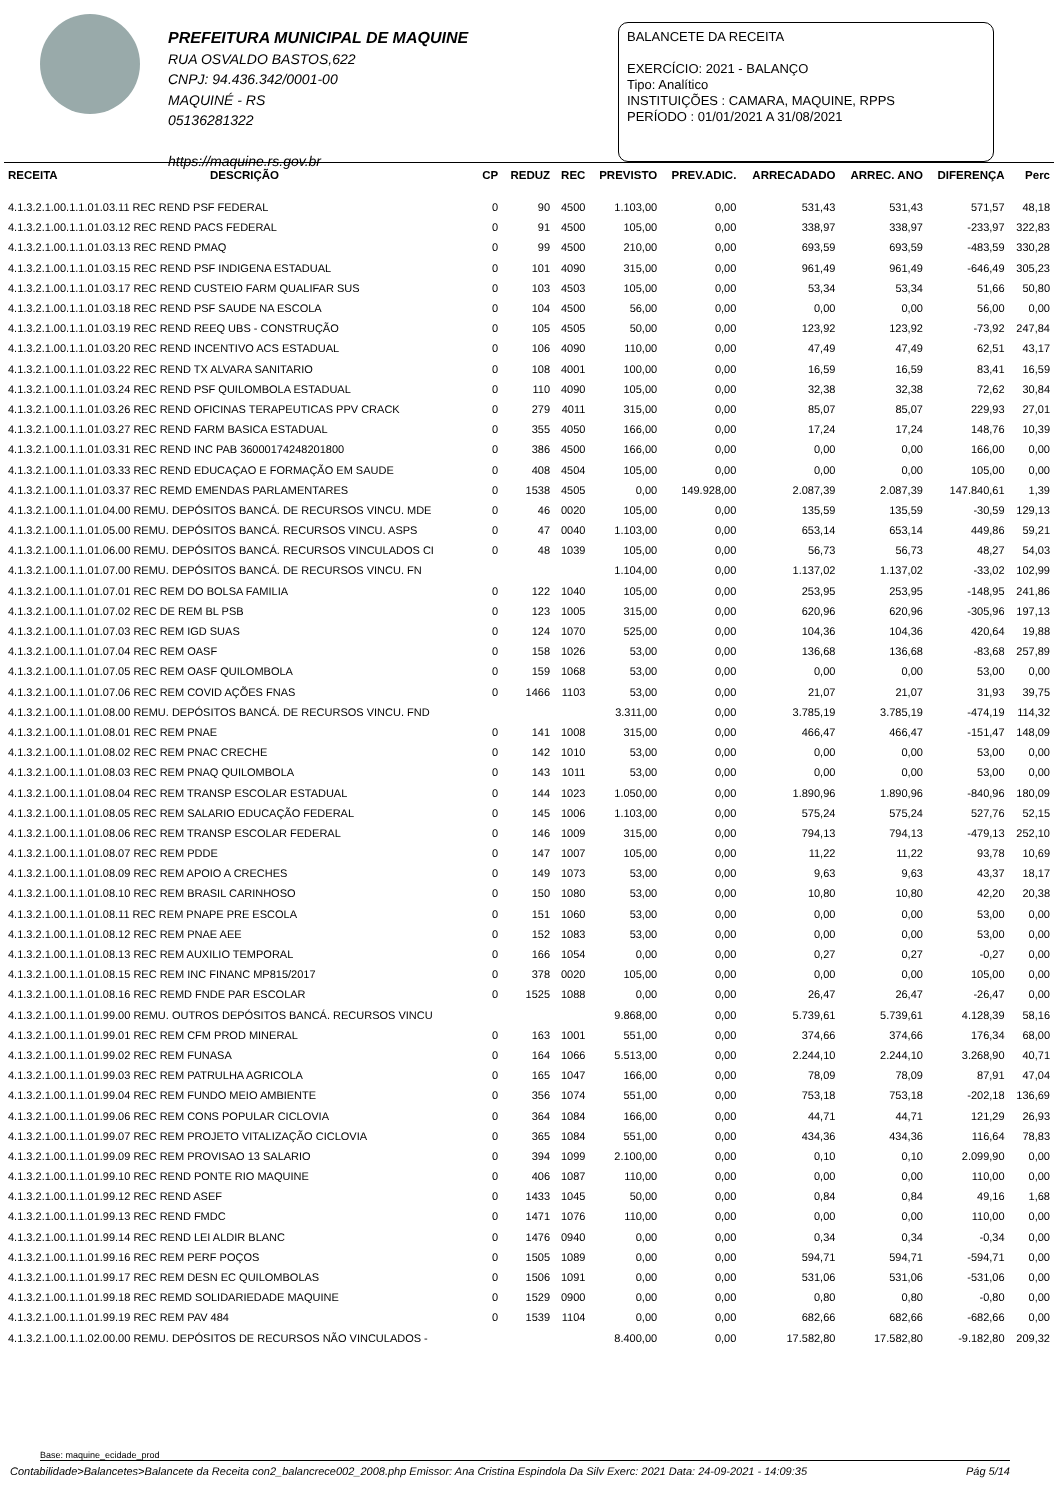PREFEITURA MUNICIPAL DE MAQUINE
RUA OSVALDO BASTOS,622
CNPJ: 94.436.342/0001-00
MAQUINÉ - RS
05136281322
https://maquine.rs.gov.br
BALANCETE DA RECEITA
EXERCÍCIO: 2021 - BALANÇO
Tipo: Analítico
INSTITUIÇÕES : CAMARA, MAQUINE, RPPS
PERÍODO : 01/01/2021 A 31/08/2021
| RECEITA | DESCRIÇÃO | CP | REDUZ | REC | PREVISTO | PREV.ADIC. | ARRECADADO | ARREC. ANO | DIFERENÇA | Perc |
| --- | --- | --- | --- | --- | --- | --- | --- | --- | --- | --- |
| 4.1.3.2.1.00.1.1.01.03.11 REC REND PSF FEDERAL | | 0 | 90 | 4500 | 1.103,00 | 0,00 | 531,43 | 531,43 | 571,57 | 48,18 |
| 4.1.3.2.1.00.1.1.01.03.12 REC REND PACS FEDERAL | | 0 | 91 | 4500 | 105,00 | 0,00 | 338,97 | 338,97 | -233,97 | 322,83 |
| 4.1.3.2.1.00.1.1.01.03.13 REC REND PMAQ | | 0 | 99 | 4500 | 210,00 | 0,00 | 693,59 | 693,59 | -483,59 | 330,28 |
| 4.1.3.2.1.00.1.1.01.03.15 REC REND PSF INDIGENA ESTADUAL | | 0 | 101 | 4090 | 315,00 | 0,00 | 961,49 | 961,49 | -646,49 | 305,23 |
| 4.1.3.2.1.00.1.1.01.03.17 REC REND CUSTEIO FARM QUALIFAR SUS | | 0 | 103 | 4503 | 105,00 | 0,00 | 53,34 | 53,34 | 51,66 | 50,80 |
| 4.1.3.2.1.00.1.1.01.03.18 REC REND PSF SAUDE NA ESCOLA | | 0 | 104 | 4500 | 56,00 | 0,00 | 0,00 | 0,00 | 56,00 | 0,00 |
| 4.1.3.2.1.00.1.1.01.03.19 REC REND REEQ UBS - CONSTRUÇÃO | | 0 | 105 | 4505 | 50,00 | 0,00 | 123,92 | 123,92 | -73,92 | 247,84 |
| 4.1.3.2.1.00.1.1.01.03.20 REC REND INCENTIVO ACS ESTADUAL | | 0 | 106 | 4090 | 110,00 | 0,00 | 47,49 | 47,49 | 62,51 | 43,17 |
| 4.1.3.2.1.00.1.1.01.03.22 REC REND TX ALVARA SANITARIO | | 0 | 108 | 4001 | 100,00 | 0,00 | 16,59 | 16,59 | 83,41 | 16,59 |
| 4.1.3.2.1.00.1.1.01.03.24 REC REND PSF QUILOMBOLA ESTADUAL | | 0 | 110 | 4090 | 105,00 | 0,00 | 32,38 | 32,38 | 72,62 | 30,84 |
| 4.1.3.2.1.00.1.1.01.03.26 REC REND OFICINAS TERAPEUTICAS PPV CRACK | | 0 | 279 | 4011 | 315,00 | 0,00 | 85,07 | 85,07 | 229,93 | 27,01 |
| 4.1.3.2.1.00.1.1.01.03.27 REC REND FARM BASICA ESTADUAL | | 0 | 355 | 4050 | 166,00 | 0,00 | 17,24 | 17,24 | 148,76 | 10,39 |
| 4.1.3.2.1.00.1.1.01.03.31 REC REND INC PAB 36000174248201800 | | 0 | 386 | 4500 | 166,00 | 0,00 | 0,00 | 0,00 | 166,00 | 0,00 |
| 4.1.3.2.1.00.1.1.01.03.33 REC REND EDUCAÇAO E FORMAÇÃO EM SAUDE | | 0 | 408 | 4504 | 105,00 | 0,00 | 0,00 | 0,00 | 105,00 | 0,00 |
| 4.1.3.2.1.00.1.1.01.03.37 REC REMD EMENDAS PARLAMENTARES | | 0 | 1538 | 4505 | 0,00 | 149.928,00 | 2.087,39 | 2.087,39 | 147.840,61 | 1,39 |
| 4.1.3.2.1.00.1.1.01.04.00 REMU. DEPÓSITOS BANCÁ. DE RECURSOS VINCU. MDE | | 0 | 46 | 0020 | 105,00 | 0,00 | 135,59 | 135,59 | -30,59 | 129,13 |
| 4.1.3.2.1.00.1.1.01.05.00 REMU. DEPÓSITOS BANCÁ. RECURSOS VINCU. ASPS | | 0 | 47 | 0040 | 1.103,00 | 0,00 | 653,14 | 653,14 | 449,86 | 59,21 |
| 4.1.3.2.1.00.1.1.01.06.00 REMU. DEPÓSITOS BANCÁ. RECURSOS VINCULADOS CI | | 0 | 48 | 1039 | 105,00 | 0,00 | 56,73 | 56,73 | 48,27 | 54,03 |
| 4.1.3.2.1.00.1.1.01.07.00 REMU. DEPÓSITOS BANCÁ. DE RECURSOS VINCU. FN | | | | | 1.104,00 | 0,00 | 1.137,02 | 1.137,02 | -33,02 | 102,99 |
| 4.1.3.2.1.00.1.1.01.07.01 REC REM DO BOLSA FAMILIA | | 0 | 122 | 1040 | 105,00 | 0,00 | 253,95 | 253,95 | -148,95 | 241,86 |
| 4.1.3.2.1.00.1.1.01.07.02 REC DE REM BL PSB | | 0 | 123 | 1005 | 315,00 | 0,00 | 620,96 | 620,96 | -305,96 | 197,13 |
| 4.1.3.2.1.00.1.1.01.07.03 REC REM IGD SUAS | | 0 | 124 | 1070 | 525,00 | 0,00 | 104,36 | 104,36 | 420,64 | 19,88 |
| 4.1.3.2.1.00.1.1.01.07.04 REC REM OASF | | 0 | 158 | 1026 | 53,00 | 0,00 | 136,68 | 136,68 | -83,68 | 257,89 |
| 4.1.3.2.1.00.1.1.01.07.05 REC REM OASF QUILOMBOLA | | 0 | 159 | 1068 | 53,00 | 0,00 | 0,00 | 0,00 | 53,00 | 0,00 |
| 4.1.3.2.1.00.1.1.01.07.06 REC REM COVID AÇÕES FNAS | | 0 | 1466 | 1103 | 53,00 | 0,00 | 21,07 | 21,07 | 31,93 | 39,75 |
| 4.1.3.2.1.00.1.1.01.08.00 REMU. DEPÓSITOS BANCÁ. DE RECURSOS VINCU. FND | | | | | 3.311,00 | 0,00 | 3.785,19 | 3.785,19 | -474,19 | 114,32 |
| 4.1.3.2.1.00.1.1.01.08.01 REC REM PNAE | | 0 | 141 | 1008 | 315,00 | 0,00 | 466,47 | 466,47 | -151,47 | 148,09 |
| 4.1.3.2.1.00.1.1.01.08.02 REC REM PNAC CRECHE | | 0 | 142 | 1010 | 53,00 | 0,00 | 0,00 | 0,00 | 53,00 | 0,00 |
| 4.1.3.2.1.00.1.1.01.08.03 REC REM PNAQ QUILOMBOLA | | 0 | 143 | 1011 | 53,00 | 0,00 | 0,00 | 0,00 | 53,00 | 0,00 |
| 4.1.3.2.1.00.1.1.01.08.04 REC REM TRANSP ESCOLAR ESTADUAL | | 0 | 144 | 1023 | 1.050,00 | 0,00 | 1.890,96 | 1.890,96 | -840,96 | 180,09 |
| 4.1.3.2.1.00.1.1.01.08.05 REC REM SALARIO EDUCAÇÃO FEDERAL | | 0 | 145 | 1006 | 1.103,00 | 0,00 | 575,24 | 575,24 | 527,76 | 52,15 |
| 4.1.3.2.1.00.1.1.01.08.06 REC REM TRANSP ESCOLAR FEDERAL | | 0 | 146 | 1009 | 315,00 | 0,00 | 794,13 | 794,13 | -479,13 | 252,10 |
| 4.1.3.2.1.00.1.1.01.08.07 REC REM PDDE | | 0 | 147 | 1007 | 105,00 | 0,00 | 11,22 | 11,22 | 93,78 | 10,69 |
| 4.1.3.2.1.00.1.1.01.08.09 REC REM APOIO A CRECHES | | 0 | 149 | 1073 | 53,00 | 0,00 | 9,63 | 9,63 | 43,37 | 18,17 |
| 4.1.3.2.1.00.1.1.01.08.10 REC REM BRASIL CARINHOSO | | 0 | 150 | 1080 | 53,00 | 0,00 | 10,80 | 10,80 | 42,20 | 20,38 |
| 4.1.3.2.1.00.1.1.01.08.11 REC REM PNAPE PRE ESCOLA | | 0 | 151 | 1060 | 53,00 | 0,00 | 0,00 | 0,00 | 53,00 | 0,00 |
| 4.1.3.2.1.00.1.1.01.08.12 REC REM PNAE AEE | | 0 | 152 | 1083 | 53,00 | 0,00 | 0,00 | 0,00 | 53,00 | 0,00 |
| 4.1.3.2.1.00.1.1.01.08.13 REC REM AUXILIO TEMPORAL | | 0 | 166 | 1054 | 0,00 | 0,00 | 0,27 | 0,27 | -0,27 | 0,00 |
| 4.1.3.2.1.00.1.1.01.08.15 REC REM INC FINANC MP815/2017 | | 0 | 378 | 0020 | 105,00 | 0,00 | 0,00 | 0,00 | 105,00 | 0,00 |
| 4.1.3.2.1.00.1.1.01.08.16 REC REMD FNDE PAR ESCOLAR | | 0 | 1525 | 1088 | 0,00 | 0,00 | 26,47 | 26,47 | -26,47 | 0,00 |
| 4.1.3.2.1.00.1.1.01.99.00 REMU. OUTROS DEPÓSITOS BANCÁ. RECURSOS VINCU | | | | | 9.868,00 | 0,00 | 5.739,61 | 5.739,61 | 4.128,39 | 58,16 |
| 4.1.3.2.1.00.1.1.01.99.01 REC REM CFM PROD MINERAL | | 0 | 163 | 1001 | 551,00 | 0,00 | 374,66 | 374,66 | 176,34 | 68,00 |
| 4.1.3.2.1.00.1.1.01.99.02 REC REM FUNASA | | 0 | 164 | 1066 | 5.513,00 | 0,00 | 2.244,10 | 2.244,10 | 3.268,90 | 40,71 |
| 4.1.3.2.1.00.1.1.01.99.03 REC REM PATRULHA AGRICOLA | | 0 | 165 | 1047 | 166,00 | 0,00 | 78,09 | 78,09 | 87,91 | 47,04 |
| 4.1.3.2.1.00.1.1.01.99.04 REC REM FUNDO MEIO AMBIENTE | | 0 | 356 | 1074 | 551,00 | 0,00 | 753,18 | 753,18 | -202,18 | 136,69 |
| 4.1.3.2.1.00.1.1.01.99.06 REC REM CONS POPULAR CICLOVIA | | 0 | 364 | 1084 | 166,00 | 0,00 | 44,71 | 44,71 | 121,29 | 26,93 |
| 4.1.3.2.1.00.1.1.01.99.07 REC REM PROJETO VITALIZAÇÃO CICLOVIA | | 0 | 365 | 1084 | 551,00 | 0,00 | 434,36 | 434,36 | 116,64 | 78,83 |
| 4.1.3.2.1.00.1.1.01.99.09 REC REM PROVISAO 13 SALARIO | | 0 | 394 | 1099 | 2.100,00 | 0,00 | 0,10 | 0,10 | 2.099,90 | 0,00 |
| 4.1.3.2.1.00.1.1.01.99.10 REC REND PONTE RIO MAQUINE | | 0 | 406 | 1087 | 110,00 | 0,00 | 0,00 | 0,00 | 110,00 | 0,00 |
| 4.1.3.2.1.00.1.1.01.99.12 REC REND ASEF | | 0 | 1433 | 1045 | 50,00 | 0,00 | 0,84 | 0,84 | 49,16 | 1,68 |
| 4.1.3.2.1.00.1.1.01.99.13 REC REND FMDC | | 0 | 1471 | 1076 | 110,00 | 0,00 | 0,00 | 0,00 | 110,00 | 0,00 |
| 4.1.3.2.1.00.1.1.01.99.14 REC REND LEI ALDIR BLANC | | 0 | 1476 | 0940 | 0,00 | 0,00 | 0,34 | 0,34 | -0,34 | 0,00 |
| 4.1.3.2.1.00.1.1.01.99.16 REC REM PERF POÇOS | | 0 | 1505 | 1089 | 0,00 | 0,00 | 594,71 | 594,71 | -594,71 | 0,00 |
| 4.1.3.2.1.00.1.1.01.99.17 REC REM DESN EC QUILOMBOLAS | | 0 | 1506 | 1091 | 0,00 | 0,00 | 531,06 | 531,06 | -531,06 | 0,00 |
| 4.1.3.2.1.00.1.1.01.99.18 REC REMD SOLIDARIEDADE MAQUINE | | 0 | 1529 | 0900 | 0,00 | 0,00 | 0,80 | 0,80 | -0,80 | 0,00 |
| 4.1.3.2.1.00.1.1.01.99.19 REC REM PAV 484 | | 0 | 1539 | 1104 | 0,00 | 0,00 | 682,66 | 682,66 | -682,66 | 0,00 |
| 4.1.3.2.1.00.1.1.02.00.00 REMU. DEPÓSITOS DE RECURSOS NÃO VINCULADOS - | | | | | 8.400,00 | 0,00 | 17.582,80 | 17.582,80 | -9.182,80 | 209,32 |
Base: maquine_ecidade_prod
Contabilidade>Balancetes>Balancete da Receita con2_balancrece002_2008.php Emissor: Ana Cristina Espindola Da Silv Exerc: 2021 Data: 24-09-2021 - 14:09:35 Pág 5/14